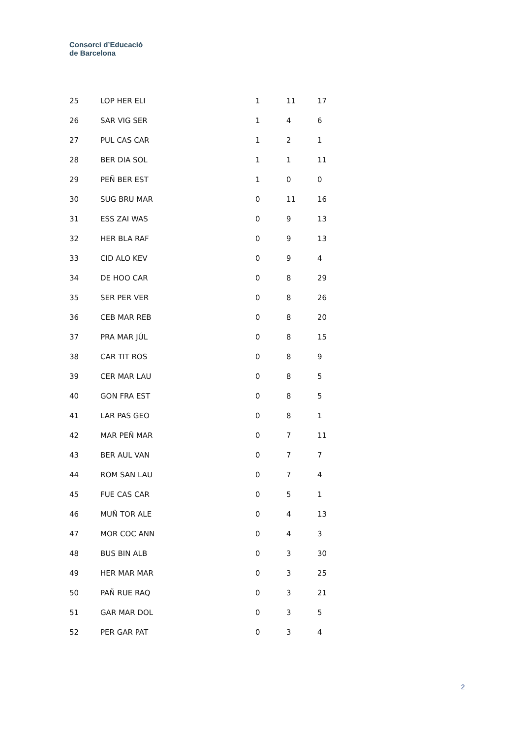Consorci d’Educació
de Barcelona
| 25 | LOP HER ELI | 1 | 11 | 17 |
| 26 | SAR VIG SER | 1 | 4 | 6 |
| 27 | PUL CAS CAR | 1 | 2 | 1 |
| 28 | BER DIA SOL | 1 | 1 | 11 |
| 29 | PEÑ BER EST | 1 | 0 | 0 |
| 30 | SUG BRU MAR | 0 | 11 | 16 |
| 31 | ESS ZAI WAS | 0 | 9 | 13 |
| 32 | HER BLA RAF | 0 | 9 | 13 |
| 33 | CID ALO KEV | 0 | 9 | 4 |
| 34 | DE HOO CAR | 0 | 8 | 29 |
| 35 | SER PER VER | 0 | 8 | 26 |
| 36 | CEB MAR REB | 0 | 8 | 20 |
| 37 | PRA MAR JÚL | 0 | 8 | 15 |
| 38 | CAR TIT ROS | 0 | 8 | 9 |
| 39 | CER MAR LAU | 0 | 8 | 5 |
| 40 | GON FRA EST | 0 | 8 | 5 |
| 41 | LAR PAS GEO | 0 | 8 | 1 |
| 42 | MAR PEÑ MAR | 0 | 7 | 11 |
| 43 | BER AUL VAN | 0 | 7 | 7 |
| 44 | ROM SAN LAU | 0 | 7 | 4 |
| 45 | FUE CAS CAR | 0 | 5 | 1 |
| 46 | MUÑ TOR ALE | 0 | 4 | 13 |
| 47 | MOR COC ANN | 0 | 4 | 3 |
| 48 | BUS BIN ALB | 0 | 3 | 30 |
| 49 | HER MAR MAR | 0 | 3 | 25 |
| 50 | PAÑ RUE RAQ | 0 | 3 | 21 |
| 51 | GAR MAR DOL | 0 | 3 | 5 |
| 52 | PER GAR PAT | 0 | 3 | 4 |
2